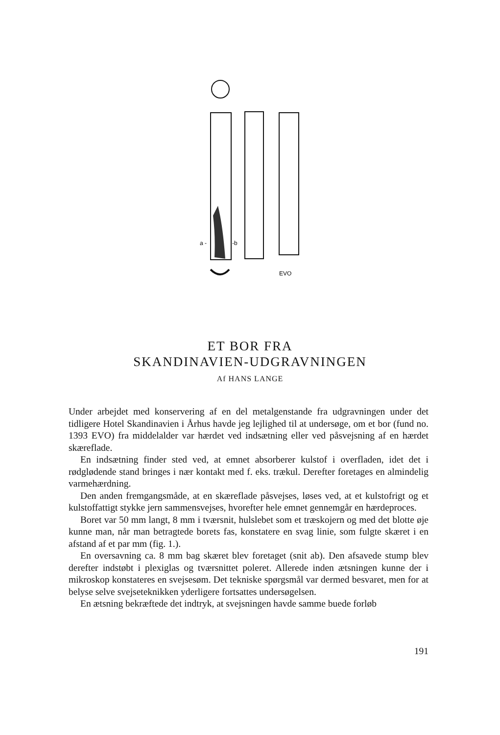a -
-b
EVO
ET BOR FRA
SKANDINAVIEN-UDGRAVNINGEN
Af HANS LANGE
Under arbejdet med konservering af en del metalgenstande fra udgravningen under det tidligere Hotel Skandinavien i Århus havde jeg lejlighed til at undersøge, om et bor (fund no. 1393 EVO) fra middelalder var hærdet ved indsætning eller ved påsvejsning af en hærdet skæreflade.
En indsætning finder sted ved, at emnet absorberer kulstof i overfladen, idet det i rødglødende stand bringes i nær kontakt med f. eks. trækul. Derefter foretages en almindelig varmehærdning.
Den anden fremgangsmåde, at en skæreflade påsvejses, løses ved, at et kulstofrigt og et kulstoffattigt stykke jern sammensvejses, hvorefter hele emnet gennemgår en hærdeproces.
Boret var 50 mm langt, 8 mm i tværsnit, hulslebet som et træskojern og med det blotte øje kunne man, når man betragtede borets fas, konstatere en svag linie, som fulgte skæret i en afstand af et par mm (fig. 1.).
En oversavning ca. 8 mm bag skæret blev foretaget (snit ab). Den afsavede stump blev derefter indstøbt i plexiglas og tværsnittet poleret. Allerede inden ætsningen kunne der i mikroskop konstateres en svejsesøm. Det tekniske spørgsmål var dermed besvaret, men for at belyse selve svejseteknikken yderligere fortsattes undersøgelsen.
En ætsning bekræftede det indtryk, at svejsningen havde samme buede forløb
191